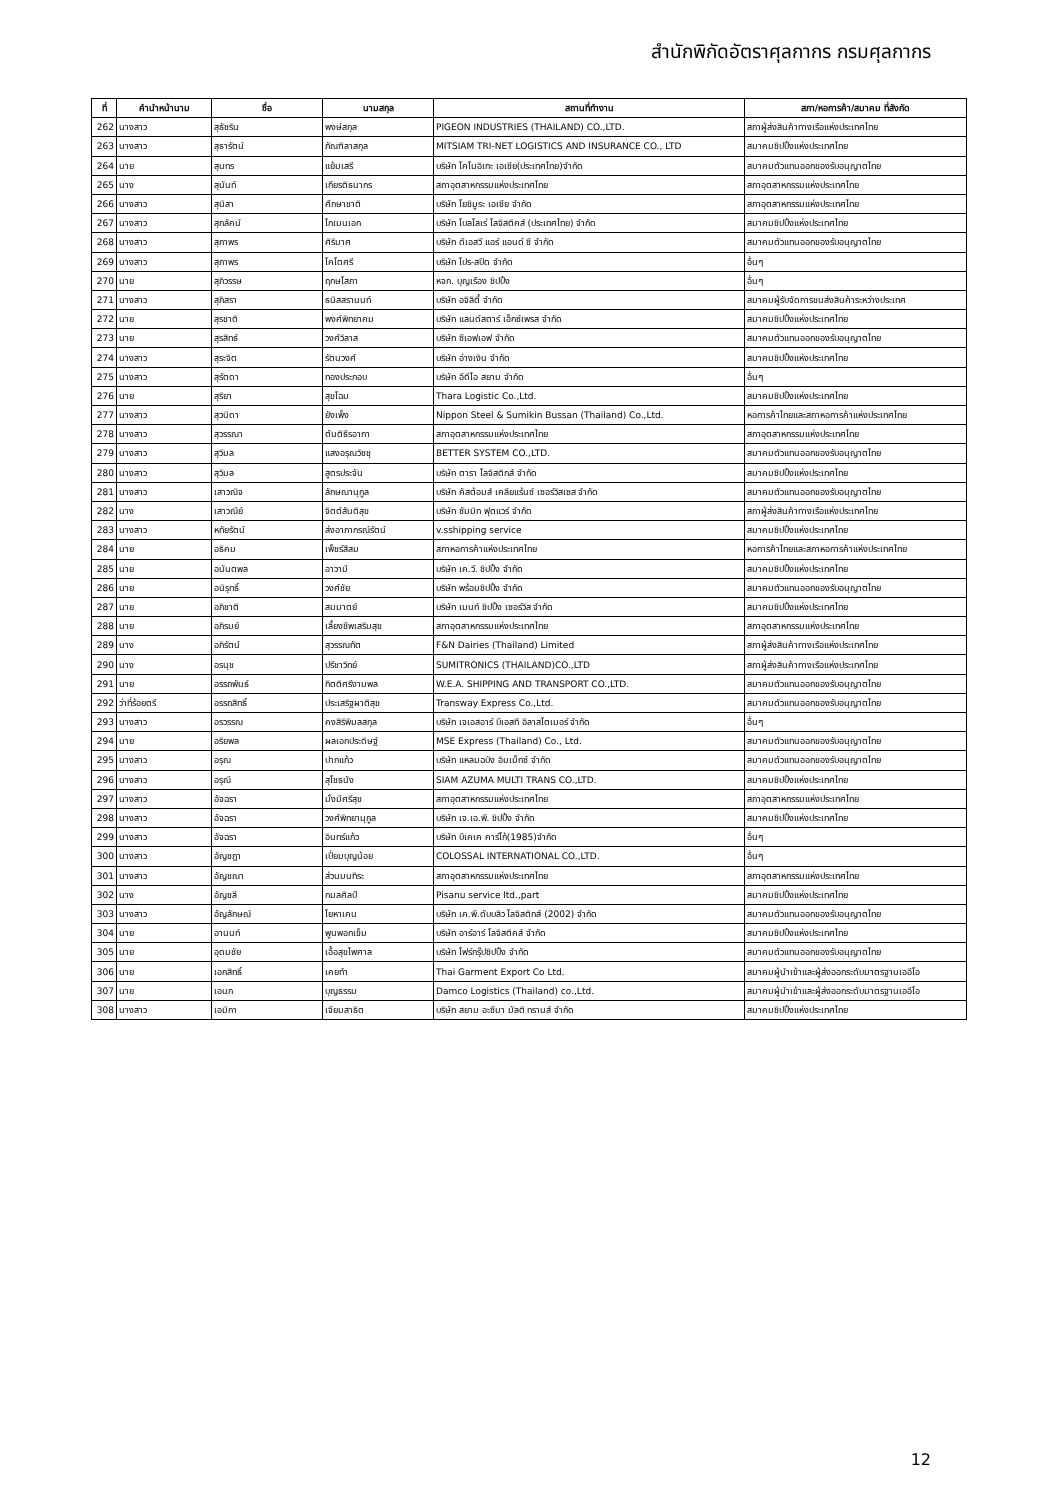สำนักพิกัดอัตราศุลกากร กรมศุลกากร
| ที่ | คำนำหน้านาม | ชื่อ | นามสกุล | สถานที่ทำงาน | สภา/หอการค้า/สมาคม ที่สังกัด |
| --- | --- | --- | --- | --- | --- |
| 262 | นางสาว | สุธัชริน | พงษ์สกุล | PIGEON INDUSTRIES (THAILAND) CO.,LTD. | สภาผู้ส่งสินค้าทางเรือแห่งประเทศไทย |
| 263 | นางสาว | สุธารัตน์ | ภัณฑิลาสกุล | MITSIAM TRI-NET LOGISTICS AND INSURANCE CO., LTD | สมาคมชิปปิ้งแห่งประเทศไทย |
| 264 | นาย | สุนทร | แย้มเสรี | บริษัท โคโนอิเกะ เอเชีย(ประเทศไทย)จำกัด | สมาคมตัวแทนออกของรับอนุญาตไทย |
| 265 | นาง | สุนันท์ | เกียรติธนากร | สภาอุตสาหกรรมแห่งประเทศไทย | สภาอุตสาหกรรมแห่งประเทศไทย |
| 266 | นางสาว | สุนิสา | ศึกษาชาติ | บริษัท โยชิมูระ เอเชีย จำกัด | สภาอุตสาหกรรมแห่งประเทศไทย |
| 267 | นางสาว | สุภลัคน์ | โกเมนเอก | บริษัท โบลโลเร่ โลจิสติคส์ (ประเทศไทย) จำกัด | สมาคมชิปปิ้งแห่งประเทศไทย |
| 268 | นางสาว | สุภาพร | ศิริมาศ | บริษัท ดีเอสวี แอร์ แอนด์ ซี จำกัด | สมาคมตัวแทนออกของรับอนุญาตไทย |
| 269 | นางสาว | สุภาพร | โคโตศรี | บริษัท โปร-สปีด จำกัด | อื่นๆ |
| 270 | นาย | สุภิวรรษ | ฤกษโสภา | หจก. บุญเรือง ชิปปิ้ง | อื่นๆ |
| 271 | นางสาว | สุภิสรา | ธนิสสรานนท์ | บริษัท อจิลิตี้ จำกัด | สมาคมผู้รับจัดการขนส่งสินค้าระหว่างประเทศ |
| 272 | นาย | สุรชาติ | พงศ์พิทยาคม | บริษัท แลนด์สตาร์ เอ็กซ์เพรส จำกัด | สมาคมชิปปิ้งแห่งประเทศไทย |
| 273 | นาย | สุรสิทธ์ | วงศ์วิลาส | บริษัท ซีเอฟเอฟ จำกัด | สมาคมตัวแทนออกของรับอนุญาตไทย |
| 274 | นางสาว | สุระจิต | รัตนวงศ์ | บริษัท อ่างเงิน จำกัด | สมาคมชิปปิ้งแห่งประเทศไทย |
| 275 | นางสาว | สุรัตดา | ทองประกอบ | บริษัท อีดีไอ สยาม จำกัด | อื่นๆ |
| 276 | นาย | สุริยา | สุขโฉม | Thara Logistic Co.,Ltd. | สมาคมชิปปิ้งแห่งประเทศไทย |
| 277 | นางสาว | สุวนิดา | ยังเพ็ง | Nippon Steel & Sumikin Bussan (Thailand) Co.,Ltd. | หอการค้าไทยและสภาหอการค้าแห่งประเทศไทย |
| 278 | นางสาว | สุวรรณา | ตันติธีรอาภา | สภาอุตสาหกรรมแห่งประเทศไทย | สภาอุตสาหกรรมแห่งประเทศไทย |
| 279 | นางสาว | สุวิมล | แสงอรุณวิชชุ | BETTER SYSTEM CO.,LTD. | สมาคมตัวแทนออกของรับอนุญาตไทย |
| 280 | นางสาว | สุวิมล | สูตรประจัน | บริษัท ตารา โลจิสติกส์ จำกัด | สมาคมชิปปิ้งแห่งประเทศไทย |
| 281 | นางสาว | เสาวณิจ | ลักษณานุกูล | บริษัท คัสต้อมส์ เคลียแร้นซ์ เซอร์วิสเซส จำกัด | สมาคมตัวแทนออกของรับอนุญาตไทย |
| 282 | นาง | เสาวณีย์ | จิตต์สันติสุข | บริษัท ซัมมิท ฟุตแวร์ จำกัด | สภาผู้ส่งสินค้าทางเรือแห่งประเทศไทย |
| 283 | นางสาว | หทัยรัตน์ | ส่งอาภากรณ์รัตน์ | v.sshipping service | สมาคมชิปปิ้งแห่งประเทศไทย |
| 284 | นาย | อธิคม | เพ็ชร์สีสม | สภาหอการค้าแห่งประเทศไทย | หอการค้าไทยและสภาหอการค้าแห่งประเทศไทย |
| 285 | นาย | อนันตพล | อาวามี | บริษัท เค.วี. ชิปปิ้ง จำกัด | สมาคมชิปปิ้งแห่งประเทศไทย |
| 286 | นาย | อนิรุทธิ์ | วงศ์ชัย | บริษัท พร้อมชิปปิ้ง จำกัด | สมาคมตัวแทนออกของรับอนุญาตไทย |
| 287 | นาย | อภิชาติ | สมมาตย์ | บริษัท เมนท์ ชิปปิ้ง เซอร์วิส จำกัด | สมาคมชิปปิ้งแห่งประเทศไทย |
| 288 | นาย | อภิรมย์ | เลี้ยงชีพเสริมสุข | สภาอุตสาหกรรมแห่งประเทศไทย | สภาอุตสาหกรรมแห่งประเทศไทย |
| 289 | นาง | อภิรัตน์ | สุวรรณทัต | F&N Dairies (Thailand) Limited | สภาผู้ส่งสินค้าทางเรือแห่งประเทศไทย |
| 290 | นาง | อรนุช | ปรีชาวิทย์ | SUMITRONICS (THAILAND)CO.,LTD | สภาผู้ส่งสินค้าทางเรือแห่งประเทศไทย |
| 291 | นาย | อรรถพันธ์ | กิตติศรีงามพล | W.E.A. SHIPPING AND TRANSPORT CO.,LTD. | สมาคมตัวแทนออกของรับอนุญาตไทย |
| 292 | ว่าที่ร้อยตรี | อรรถสิทธิ์ | ประเสริฐผาติสุข | Transway Express Co.,Ltd. | สมาคมตัวแทนออกของรับอนุญาตไทย |
| 293 | นางสาว | อรวรรณ | คงสิริพิมลสกุล | บริษัท เจเอสอาร์ บีเอสที อิลาสโตเมอร์ จำกัด | อื่นๆ |
| 294 | นาย | อริยพล | ผลเอกประดิษฐ์ | MSE Express (Thailand) Co., Ltd. | สมาคมตัวแทนออกของรับอนุญาตไทย |
| 295 | นางสาว | อรุณ | ปากแก้ว | บริษัท แหลมฉบัง อิมเม็กซ์ จำกัด | สมาคมตัวแทนออกของรับอนุญาตไทย |
| 296 | นางสาว | อรุณี | สุโชธนัง | SIAM AZUMA MULTI TRANS CO.,LTD. | สมาคมชิปปิ้งแห่งประเทศไทย |
| 297 | นางสาว | อัจฉรา | มั่งมีศรีสุข | สภาอุตสาหกรรมแห่งประเทศไทย | สภาอุตสาหกรรมแห่งประเทศไทย |
| 298 | นางสาว | อัจฉรา | วงศ์พิทยานุกูล | บริษัท เจ.เอ.พี. ชิปปิ้ง จำกัด | สมาคมชิปปิ้งแห่งประเทศไทย |
| 299 | นางสาว | อัจฉรา | อินทร์แก้ว | บริษัท บีเคเค คาร์โก้(1985)จำกัด | อื่นๆ |
| 300 | นางสาว | อัญชฎา | เปี่ยมบุญน้อย | COLOSSAL INTERNATIONAL CO.,LTD. | อื่นๆ |
| 301 | นางสาว | อัญชณา | ส่วนมนทิระ | สภาอุตสาหกรรมแห่งประเทศไทย | สภาอุตสาหกรรมแห่งประเทศไทย |
| 302 | นาง | อัญชลี | กมลศิลป์ | Pisanu service ltd.,part | สมาคมชิปปิ้งแห่งประเทศไทย |
| 303 | นางสาว | อัญลักษณ์ | โยหาเคน | บริษัท เค.พี.ดับบลิว โลจิสติกส์ (2002) จำกัด | สมาคมตัวแทนออกของรับอนุญาตไทย |
| 304 | นาย | อานนท์ | พูนพอกเข็ม | บริษัท อาร์อาร์ โลจิสติคส์ จำกัด | สมาคมชิปปิ้งแห่งประเทศไทย |
| 305 | นาย | อุดมชัย | เอื้อสุขไพศาล | บริษัท โฟร์กรุ๊ปชิปปิ้ง จำกัด | สมาคมตัวแทนออกของรับอนุญาตไทย |
| 306 | นาย | เอกสิทธิ์ | เคยทำ | Thai Garment Export Co Ltd. | สมาคมผู้นำเข้าและผู้ส่งออกระดับมาตรฐานเออีโอ |
| 307 | นาย | เอนก | บุญธรรม | Damco Logistics (Thailand) co.,Ltd. | สมาคมผู้นำเข้าและผู้ส่งออกระดับมาตรฐานเออีโอ |
| 308 | นางสาว | เอมิกา | เจียมสาธิต | บริษัท สยาม อะซึมา มัลติ ทรานส์ จำกัด | สมาคมชิปปิ้งแห่งประเทศไทย |
12